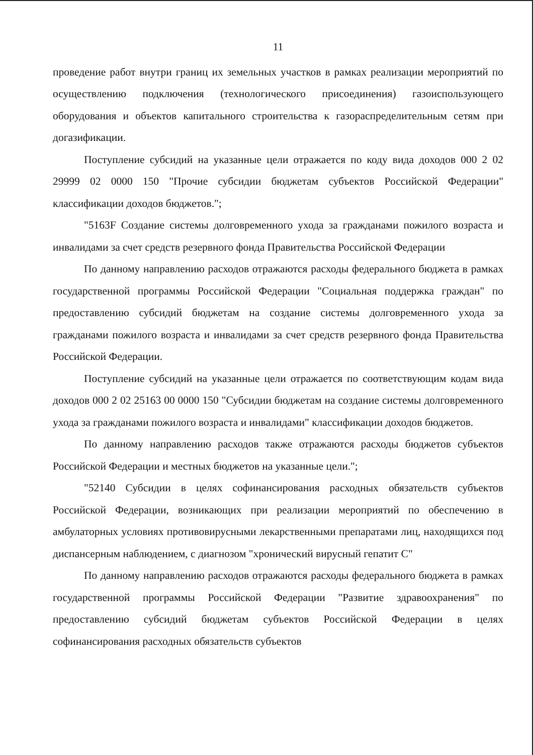11
проведение работ внутри границ их земельных участков в рамках реализации мероприятий по осуществлению подключения (технологического присоединения) газоиспользующего оборудования и объектов капитального строительства к газораспределительным сетям при догазификации.
Поступление субсидий на указанные цели отражается по коду вида доходов 000 2 02 29999 02 0000 150 "Прочие субсидии бюджетам субъектов Российской Федерации" классификации доходов бюджетов.";
"5163F Создание системы долговременного ухода за гражданами пожилого возраста и инвалидами за счет средств резервного фонда Правительства Российской Федерации
По данному направлению расходов отражаются расходы федерального бюджета в рамках государственной программы Российской Федерации "Социальная поддержка граждан" по предоставлению субсидий бюджетам на создание системы долговременного ухода за гражданами пожилого возраста и инвалидами за счет средств резервного фонда Правительства Российской Федерации.
Поступление субсидий на указанные цели отражается по соответствующим кодам вида доходов 000 2 02 25163 00 0000 150 "Субсидии бюджетам на создание системы долговременного ухода за гражданами пожилого возраста и инвалидами" классификации доходов бюджетов.
По данному направлению расходов также отражаются расходы бюджетов субъектов Российской Федерации и местных бюджетов на указанные цели.";
"52140 Субсидии в целях софинансирования расходных обязательств субъектов Российской Федерации, возникающих при реализации мероприятий по обеспечению в амбулаторных условиях противовирусными лекарственными препаратами лиц, находящихся под диспансерным наблюдением, с диагнозом "хронический вирусный гепатит С"
По данному направлению расходов отражаются расходы федерального бюджета в рамках государственной программы Российской Федерации "Развитие здравоохранения" по предоставлению субсидий бюджетам субъектов Российской Федерации в целях софинансирования расходных обязательств субъектов